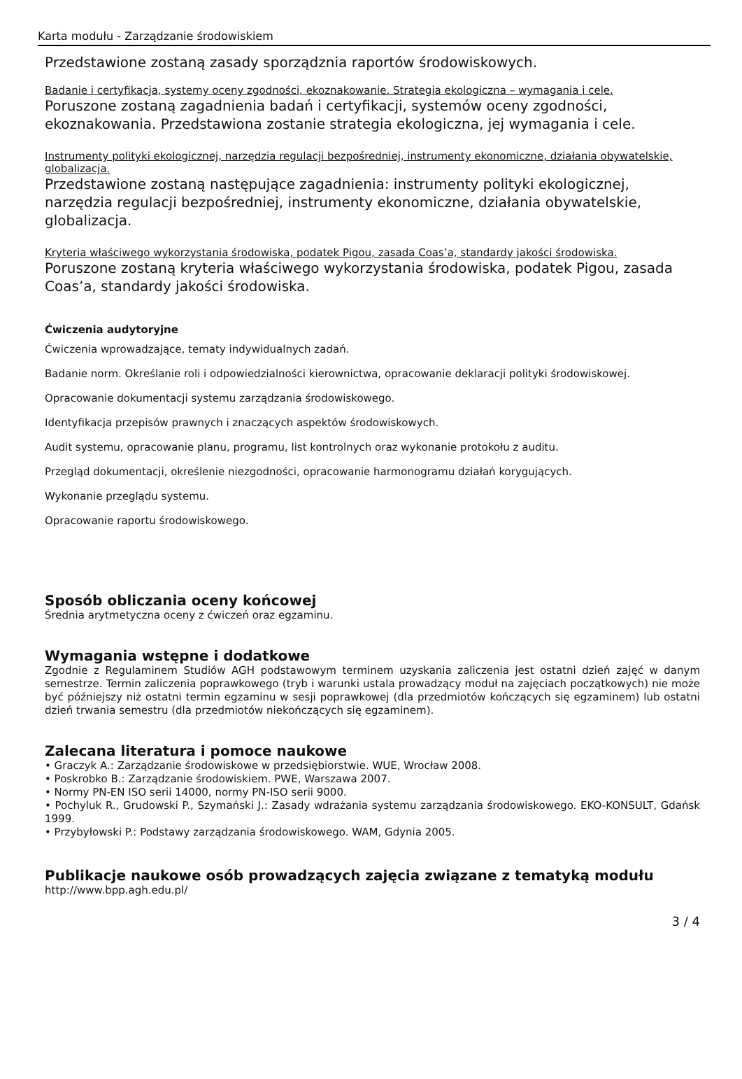Karta modułu - Zarządzanie środowiskiem
Przedstawione zostaną zasady sporządznia raportów środowiskowych.
Badanie i certyfikacja, systemy oceny zgodności, ekoznakowanie. Strategia ekologiczna – wymagania i cele.
Poruszone zostaną zagadnienia badań i certyfikacji, systemów oceny zgodności, ekoznakowania. Przedstawiona zostanie strategia ekologiczna, jej wymagania i cele.
Instrumenty polityki ekologicznej, narzędzia regulacji bezpośredniej, instrumenty ekonomiczne, działania obywatelskie, globalizacja.
Przedstawione zostaną następujące zagadnienia: instrumenty polityki ekologicznej, narzędzia regulacji bezpośredniej, instrumenty ekonomiczne, działania obywatelskie, globalizacja.
Kryteria właściwego wykorzystania środowiska, podatek Pigou, zasada Coas’a, standardy jakości środowiska.
Poruszone zostaną kryteria właściwego wykorzystania środowiska, podatek Pigou, zasada Coas’a, standardy jakości środowiska.
Ćwiczenia audytoryjne
Ćwiczenia wprowadzające, tematy indywidualnych zadań.
Badanie norm. Określanie roli i odpowiedzialności kierownictwa, opracowanie deklaracji polityki środowiskowej.
Opracowanie dokumentacji systemu zarządzania środowiskowego.
Identyfikacja przepisów prawnych i znaczących aspektów środowiskowych.
Audit systemu, opracowanie planu, programu, list kontrolnych oraz wykonanie protokołu z auditu.
Przegląd dokumentacji, określenie niezgodności, opracowanie harmonogramu działań korygujących.
Wykonanie przeglądu systemu.
Opracowanie raportu środowiskowego.
Sposób obliczania oceny końcowej
Średnia arytmetyczna oceny z ćwiczeń oraz egzaminu.
Wymagania wstępne i dodatkowe
Zgodnie z Regulaminem Studiów AGH podstawowym terminem uzyskania zaliczenia jest ostatni dzień zajęć w danym semestrze. Termin zaliczenia poprawkowego (tryb i warunki ustala prowadzący moduł na zajęciach początkowych) nie może być późniejszy niż ostatni termin egzaminu w sesji poprawkowej (dla przedmiotów kończących się egzaminem) lub ostatni dzień trwania semestru (dla przedmiotów niekończących się egzaminem).
Zalecana literatura i pomoce naukowe
• Graczyk A.: Zarządzanie środowiskowe w przedsiębiorstwie. WUE, Wrocław 2008.
• Poskrobko B.: Zarządzanie środowiskiem. PWE, Warszawa 2007.
• Normy PN-EN ISO serii 14000, normy PN-ISO serii 9000.
• Pochyluk R., Grudowski P., Szymański J.: Zasady wdrażania systemu zarządzania środowiskowego. EKO-KONSULT, Gdańsk 1999.
• Przybyłowski P.: Podstawy zarządzania środowiskowego. WAM, Gdynia 2005.
Publikacje naukowe osób prowadzących zajęcia związane z tematyką modułu
http://www.bpp.agh.edu.pl/
3 / 4